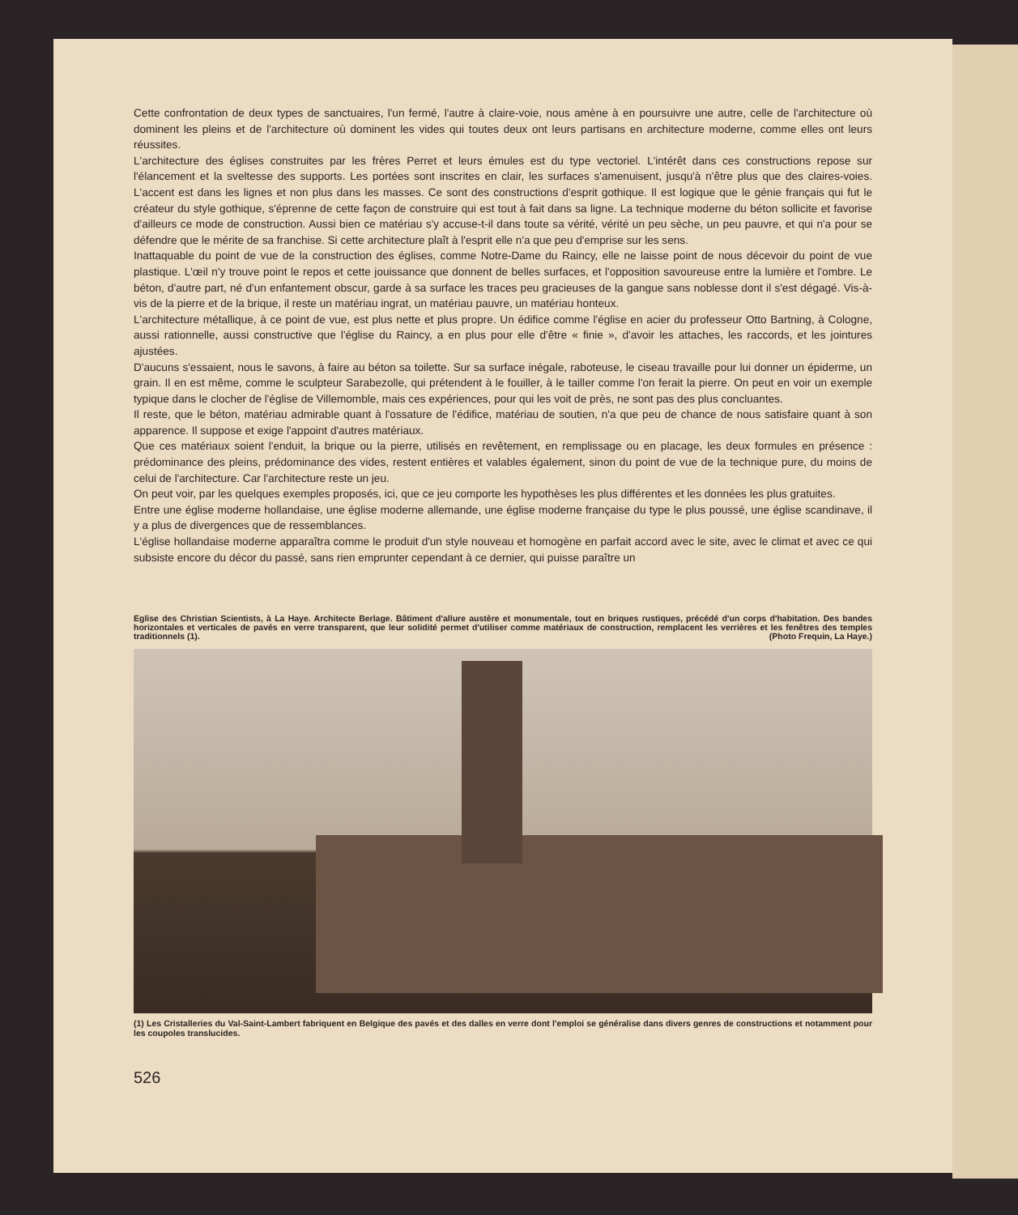Cette confrontation de deux types de sanctuaires, l'un fermé, l'autre à claire-voie, nous amène à en poursuivre une autre, celle de l'architecture où dominent les pleins et de l'architecture où dominent les vides qui toutes deux ont leurs partisans en architecture moderne, comme elles ont leurs réussites.
L'architecture des églises construites par les frères Perret et leurs émules est du type vectoriel. L'intérêt dans ces constructions repose sur l'élancement et la sveltesse des supports. Les portées sont inscrites en clair, les surfaces s'amenuisent, jusqu'à n'être plus que des claires-voies. L'accent est dans les lignes et non plus dans les masses. Ce sont des constructions d'esprit gothique. Il est logique que le génie français qui fut le créateur du style gothique, s'éprenne de cette façon de construire qui est tout à fait dans sa ligne. La technique moderne du béton sollicite et favorise d'ailleurs ce mode de construction. Aussi bien ce matériau s'y accuse-t-il dans toute sa vérité, vérité un peu sèche, un peu pauvre, et qui n'a pour se défendre que le mérite de sa franchise. Si cette architecture plaît à l'esprit elle n'a que peu d'emprise sur les sens.
Inattaquable du point de vue de la construction des églises, comme Notre-Dame du Raincy, elle ne laisse point de nous décevoir du point de vue plastique. L'œil n'y trouve point le repos et cette jouissance que donnent de belles surfaces, et l'opposition savoureuse entre la lumière et l'ombre. Le béton, d'autre part, né d'un enfantement obscur, garde à sa surface les traces peu gracieuses de la gangue sans noblesse dont il s'est dégagé. Vis-à-vis de la pierre et de la brique, il reste un matériau ingrat, un matériau pauvre, un matériau honteux.
L'architecture métallique, à ce point de vue, est plus nette et plus propre. Un édifice comme l'église en acier du professeur Otto Bartning, à Cologne, aussi rationnelle, aussi constructive que l'église du Raincy, a en plus pour elle d'être « finie », d'avoir les attaches, les raccords, et les jointures ajustées.
D'aucuns s'essaient, nous le savons, à faire au béton sa toilette. Sur sa surface inégale, raboteuse, le ciseau travaille pour lui donner un épiderme, un grain. Il en est même, comme le sculpteur Sarabezolle, qui prétendent à le fouiller, à le tailler comme l'on ferait la pierre. On peut en voir un exemple typique dans le clocher de l'église de Villemomble, mais ces expériences, pour qui les voit de près, ne sont pas des plus concluantes.
Il reste, que le béton, matériau admirable quant à l'ossature de l'édifice, matériau de soutien, n'a que peu de chance de nous satisfaire quant à son apparence. Il suppose et exige l'appoint d'autres matériaux.
Que ces matériaux soient l'enduit, la brique ou la pierre, utilisés en revêtement, en remplissage ou en placage, les deux formules en présence : prédominance des pleins, prédominance des vides, restent entières et valables également, sinon du point de vue de la technique pure, du moins de celui de l'architecture. Car l'architecture reste un jeu.
On peut voir, par les quelques exemples proposés, ici, que ce jeu comporte les hypothèses les plus différentes et les données les plus gratuites.
Entre une église moderne hollandaise, une église moderne allemande, une église moderne française du type le plus poussé, une église scandinave, il y a plus de divergences que de ressemblances.
L'église hollandaise moderne apparaîtra comme le produit d'un style nouveau et homogène en parfait accord avec le site, avec le climat et avec ce qui subsiste encore du décor du passé, sans rien emprunter cependant à ce dernier, qui puisse paraître un
Eglise des Christian Scientists, à La Haye. Architecte Berlage. Bâtiment d'allure austère et monumentale, tout en briques rustiques, précédé d'un corps d'habitation. Des bandes horizontales et verticales de pavés en verre transparent, que leur solidité permet d'utiliser comme matériaux de construction, remplacent les verrières et les fenêtres des temples traditionnels (1). (Photo Frequin, La Haye.)
(1) Les Cristalleries du Val-Saint-Lambert fabriquent en Belgique des pavés et des dalles en verre dont l'emploi se généralise dans divers genres de constructions et notamment pour les coupoles translucides.
526